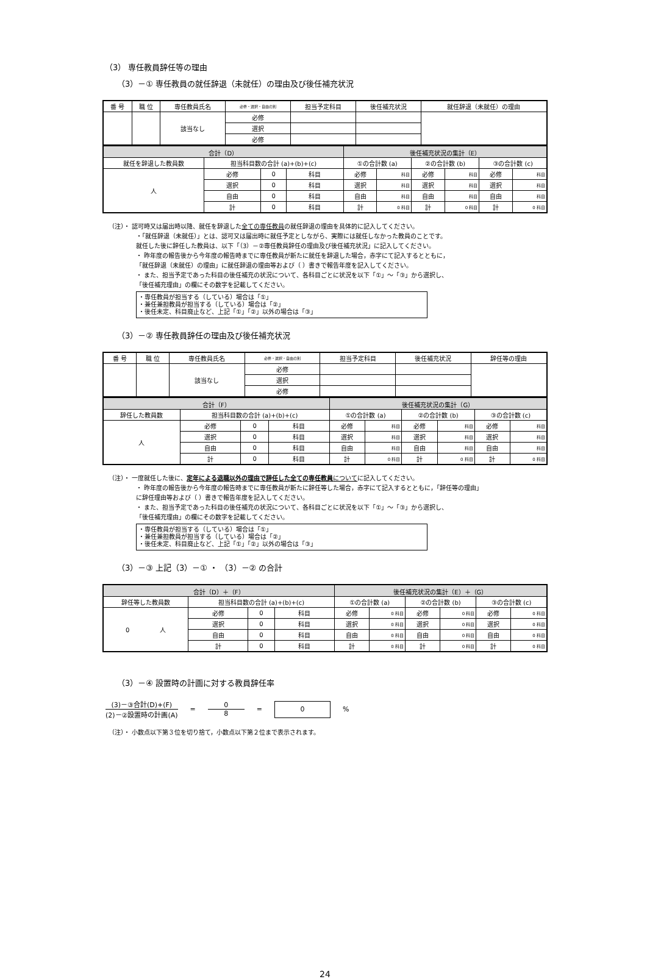（3） 専任教員辞任等の理由
（3）－① 専任教員の就任辞退（未就任）の理由及び後任補充状況
| 番 号 | 職 位 | 専任教員氏名 | 必修・選択・自由の別 | 担当予定科目 | 後任補充状況 | 就任辞退（未就任）の理由 |
| --- | --- | --- | --- | --- | --- | --- |
| | | 該当なし | 必修 | | | |
| | | | 選択 | | | |
| | | | 必修 | | | |
| 合計（D） | | | | 後任補充状況の集計（E） | | | | | |
| 就任を辞退した教員数 | 担当科目数の合計 (a)+(b)+(c) | | | ①の合計数 (a) | | ②の合計数 (b) | | ③の合計数 (c) | |
| 人 | 必修 | 0 | 科目 | 必修 | 科目 | 必修 | 科目 | 必修 | 科目 |
| | 選択 | 0 | 科目 | 選択 | 科目 | 選択 | 科目 | 選択 | 科目 |
| | 自由 | 0 | 科目 | 自由 | 科目 | 自由 | 科目 | 自由 | 科目 |
| | 計 | 0 | 科目 | 計 | 0 科目 | 計 | 0 科目 | 計 | 0 科目 |
（注）・ 認可時又は届出時以降、就任を辞退した全ての専任教員の就任辞退の理由を具体的に記入してください。
・「就任辞退（未就任）」とは、認可又は届出時に就任予定としながら、実際には就任しなかった教員のことです。
就任した後に辞任した教員は、以下「（3）－②専任教員辞任の理由及び後任補充状況」に記入してください。
・ 昨年度の報告後から今年度の報告時までに専任教員が新たに就任を辞退した場合，赤字にて記入するとともに，
「就任辞退（未就任）の理由」に就任辞退の理由等および（ ）書きで報告年度を記入してください。
・ また、担当予定であった科目の後任補充の状況について、各科目ごとに状況を以下「①」～「③」から選択し、
「後任補充理由」の欄にその数字を記載してください。
・専任教員が担当する（している）場合は「①」
・兼任兼担教員が担当する（している）場合は「②」
・後任未定、科目廃止など、上記「①」「②」以外の場合は「③」
（3）－② 専任教員辞任の理由及び後任補充状況
| 番 号 | 職 位 | 専任教員氏名 | 必修・選択・自由の別 | 担当予定科目 | 後任補充状況 | 辞任等の理由 |
| --- | --- | --- | --- | --- | --- | --- |
| | | 該当なし | 必修 | | | |
| | | | 選択 | | | |
| | | | 必修 | | | |
| 合計（F） | | | | 後任補充状況の集計（G） | | | | | |
| 辞任した教員数 | 担当科目数の合計 (a)+(b)+(c) | | | ①の合計数 (a) | | ②の合計数 (b) | | ③の合計数 (c) | |
| 人 | 必修 | 0 | 科目 | 必修 | 科目 | 必修 | 科目 | 必修 | 科目 |
| | 選択 | 0 | 科目 | 選択 | 科目 | 選択 | 科目 | 選択 | 科目 |
| | 自由 | 0 | 科目 | 自由 | 科目 | 自由 | 科目 | 自由 | 科目 |
| | 計 | 0 | 科目 | 計 | 0 科目 | 計 | 0 科目 | 計 | 0 科目 |
（注）・ 一度就任した後に、定年による退職以外の理由で辞任した全ての専任教員 についてに記入してください。
・ 昨年度の報告後から今年度の報告時までに専任教員が新たに辞任等した場合，赤字にて記入するとともに，「辞任等の理由」
に辞任理由等および（ ）書きで報告年度を記入してください。
・ また、担当予定であった科目の後任補充の状況について、各科目ごとに状況を以下「①」～「③」から選択し、
「後任補充理由」の欄にその数字を記載してください。
・専任教員が担当する（している）場合は「①」
・兼任兼担教員が担当する（している）場合は「②」
・後任未定、科目廃止など、上記「①」「②」以外の場合は「③」
（3）－③ 上記（3）－① ・ （3）－② の合計
| 合計（D）＋（F） | | | | 後任補充状況の集計（E）＋（G） | | | | | |
| 辞任等した教員数 | 担当科目数の合計 (a)+(b)+(c) | | | ①の合計数 (a) | | ②の合計数 (b) | | ③の合計数 (c) | |
| 0 人 | 必修 | 0 | 科目 | 必修 | 0 科目 | 必修 | 0 科目 | 必修 | 0 科目 |
| | 選択 | 0 | 科目 | 選択 | 0 科目 | 選択 | 0 科目 | 選択 | 0 科目 |
| | 自由 | 0 | 科目 | 自由 | 0 科目 | 自由 | 0 科目 | 自由 | 0 科目 |
| | 計 | 0 | 科目 | 計 | 0 科目 | 計 | 0 科目 | 計 | 0 科目 |
（3）－④ 設置時の計画に対する教員辞任率
(3)－③合計(D)+(F)
(2)－②設置時の計画(A)
=
0
8
=
0
%
（注）・ 小数点以下第３位を切り捨て，小数点以下第２位まで表示されます。
24